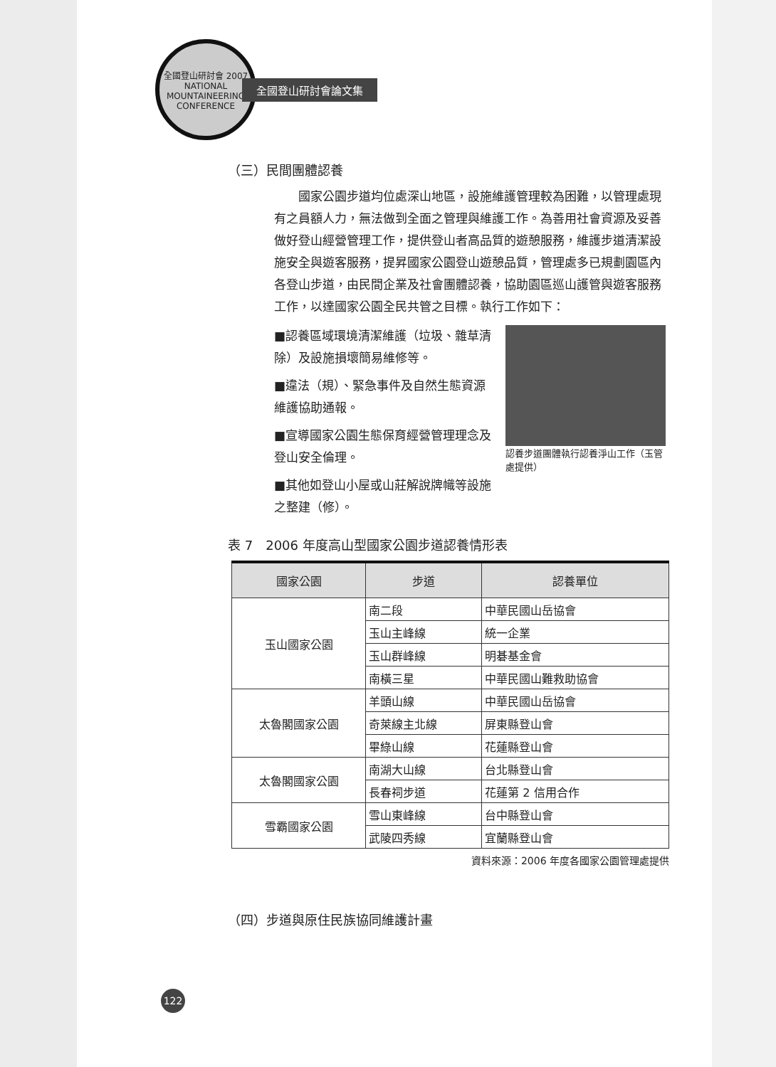全國登山研討會 2007 NATIONAL MOUNTAINEERING CONFERENCE
全國登山研討會論文集
（三）民間團體認養
國家公園步道均位處深山地區，設施維護管理較為困難，以管理處現有之員額人力，無法做到全面之管理與維護工作。為善用社會資源及妥善做好登山經營管理工作，提供登山者高品質的遊憩服務，維護步道清潔設施安全與遊客服務，提昇國家公園登山遊憩品質，管理處多已規劃園區內各登山步道，由民間企業及社會團體認養，協助園區巡山護管與遊客服務工作，以達國家公園全民共管之目標。執行工作如下：
■認養區域環境清潔維護（垃圾、雜草清除）及設施損壞簡易維修等。
■違法（規）、緊急事件及自然生態資源維護協助通報。
■宣導國家公園生態保育經營管理理念及登山安全倫理。
■其他如登山小屋或山莊解說牌幟等設施之整建（修）。
認養步道團體執行認養淨山工作（玉管處提供）
表 7　2006 年度高山型國家公園步道認養情形表
| 國家公園 | 步道 | 認養單位 |
| --- | --- | --- |
| 玉山國家公園 | 南二段 | 中華民國山岳協會 |
| | 玉山主峰線 | 統一企業 |
| | 玉山群峰線 | 明碁基金會 |
| | 南橫三星 | 中華民國山難救助協會 |
| 太魯閣國家公園 | 羊頭山線 | 中華民國山岳協會 |
| | 奇萊線主北線 | 屏東縣登山會 |
| | 畢綠山線 | 花蓮縣登山會 |
| 太魯閣國家公園 | 南湖大山線 | 台北縣登山會 |
| | 長春祠步道 | 花蓮第 2 信用合作 |
| 雪霸國家公園 | 雪山東峰線 | 台中縣登山會 |
| | 武陵四秀線 | 宜蘭縣登山會 |
資料來源：2006 年度各國家公園管理處提供
（四）步道與原住民族協同維護計畫
122